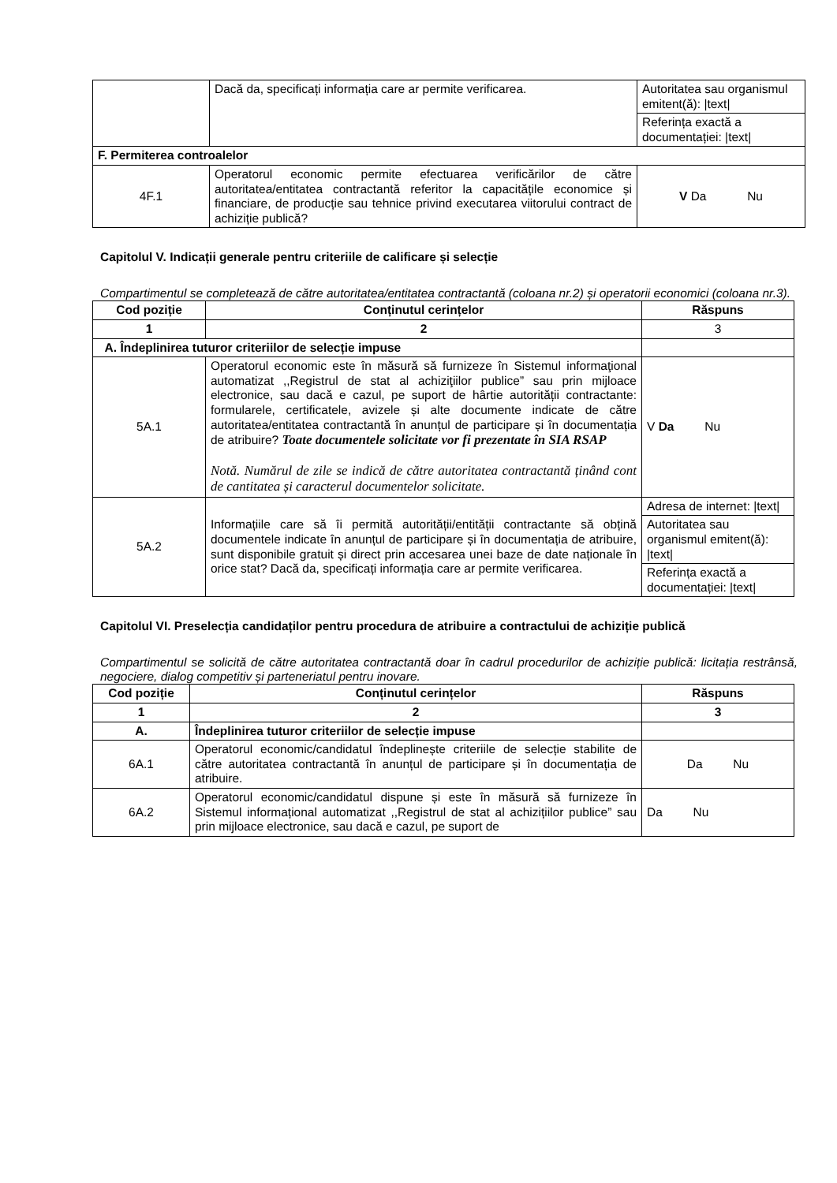| | Dacă da, specificați informația care ar permite verificarea. | Autoritatea sau organismul emitent(ă): /text/ |
| | | Referința exactă a documentației: /text/ |
| F. Permiterea controalelor | | |
| 4F.1 | Operatorul economic permite efectuarea verificărilor de către autoritatea/entitatea contractantă referitor la capacitățile economice și financiare, de producție sau tehnice privind executarea viitorului contract de achiziție publică? | V Da Nu |
Capitolul V. Indicații generale pentru criteriile de calificare și selecție
Compartimentul se completează de către autoritatea/entitatea contractantă (coloana nr.2) și operatorii economici (coloana nr.3).
| Cod poziție | Conținutul cerințelor | Răspuns |
| --- | --- | --- |
| 1 | 2 | 3 |
| A. Îndeplinirea tuturor criteriilor de selecție impuse | | |
| 5A.1 | Operatorul economic este în măsură să furnizeze în Sistemul informaţional automatizat ,,Registrul de stat al achiziţiilor publice” sau prin mijloace electronice, sau dacă e cazul, pe suport de hârtie autorității contractante: formularele, certificatele, avizele și alte documente indicate de către autoritatea/entitatea contractantă în anunțul de participare și în documentația de atribuire? Toate documentele solicitate vor fi prezentate în SIA RSAP Notă. Numărul de zile se indică de către autoritatea contractantă ținând cont de cantitatea și caracterul documentelor solicitate. | V Da Nu |
| 5A.2 | Informațiile care să îi permită autorității/entității contractante să obțină documentele indicate în anunțul de participare și în documentația de atribuire, sunt disponibile gratuit și direct prin accesarea unei baze de date naționale în orice stat? Dacă da, specificați informația care ar permite verificarea. | Adresa de internet: /text/ |
| | | Autoritatea sau organismul emitent(ă): /text/ |
| | | Referința exactă a documentației: /text/ |
Capitolul VI. Preselecția candidaților pentru procedura de atribuire a contractului de achiziție publică
Compartimentul se solicită de către autoritatea contractantă doar în cadrul procedurilor de achiziție publică: licitația restrânsă, negociere, dialog competitiv și parteneriatul pentru inovare.
| Cod poziție | Conținutul cerințelor | Răspuns |
| --- | --- | --- |
| 1 | 2 | 3 |
| A. | Îndeplinirea tuturor criteriilor de selecție impuse | |
| 6A.1 | Operatorul economic/candidatul îndeplinește criteriile de selecție stabilite de către autoritatea contractantă în anunțul de participare și în documentația de atribuire. | Da Nu |
| 6A.2 | Operatorul economic/candidatul dispune și este în măsură să furnizeze în Sistemul informațional automatizat ,,Registrul de stat al achizițiilor publice” sau prin mijloace electronice, sau dacă e cazul, pe suport de | Da Nu |